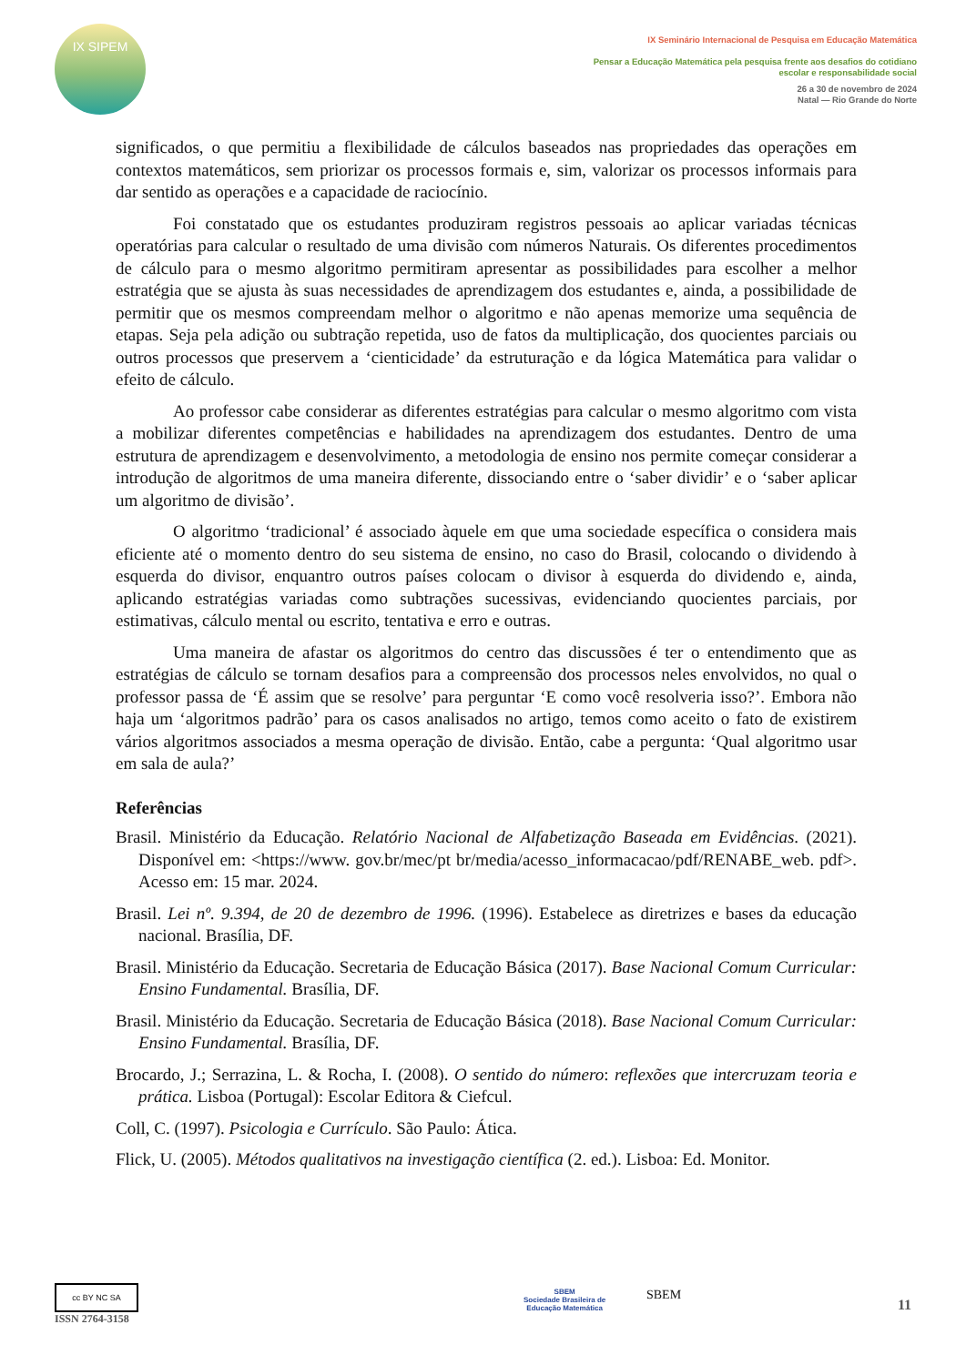IX SIPEM
IX Seminário Internacional de Pesquisa em Educação Matemática
Pensar a Educação Matemática pela pesquisa frente aos desafios do cotidiano
escolar e responsabilidade social
26 a 30 de novembro de 2024
Natal — Rio Grande do Norte
significados, o que permitiu a flexibilidade de cálculos baseados nas propriedades das operações em contextos matemáticos, sem priorizar os processos formais e, sim, valorizar os processos informais para dar sentido as operações e a capacidade de raciocínio.
Foi constatado que os estudantes produziram registros pessoais ao aplicar variadas técnicas operatórias para calcular o resultado de uma divisão com números Naturais. Os diferentes procedimentos de cálculo para o mesmo algoritmo permitiram apresentar as possibilidades para escolher a melhor estratégia que se ajusta às suas necessidades de aprendizagem dos estudantes e, ainda, a possibilidade de permitir que os mesmos compreendam melhor o algoritmo e não apenas memorize uma sequência de etapas. Seja pela adição ou subtração repetida, uso de fatos da multiplicação, dos quocientes parciais ou outros processos que preservem a ‘cienticidade’ da estruturação e da lógica Matemática para validar o efeito de cálculo.
Ao professor cabe considerar as diferentes estratégias para calcular o mesmo algoritmo com vista a mobilizar diferentes competências e habilidades na aprendizagem dos estudantes. Dentro de uma estrutura de aprendizagem e desenvolvimento, a metodologia de ensino nos permite começar considerar a introdução de algoritmos de uma maneira diferente, dissociando entre o ‘saber dividir’ e o ‘saber aplicar um algoritmo de divisão’.
O algoritmo ‘tradicional’ é associado àquele em que uma sociedade específica o considera mais eficiente até o momento dentro do seu sistema de ensino, no caso do Brasil, colocando o dividendo à esquerda do divisor, enquantro outros países colocam o divisor à esquerda do dividendo e, ainda, aplicando estratégias variadas como subtrações sucessivas, evidenciando quocientes parciais, por estimativas, cálculo mental ou escrito, tentativa e erro e outras.
Uma maneira de afastar os algoritmos do centro das discussões é ter o entendimento que as estratégias de cálculo se tornam desafios para a compreensão dos processos neles envolvidos, no qual o professor passa de ‘É assim que se resolve’ para perguntar ‘E como você resolveria isso?’. Embora não haja um ‘algoritmos padrão’ para os casos analisados no artigo, temos como aceito o fato de existirem vários algoritmos associados a mesma operação de divisão. Então, cabe a pergunta: ‘Qual algoritmo usar em sala de aula?’
Referências
Brasil. Ministério da Educação. Relatório Nacional de Alfabetização Baseada em Evidências. (2021). Disponível em: <https://www. gov.br/mec/pt br/media/acesso_informacacao/pdf/RENABE_web. pdf>. Acesso em: 15 mar. 2024.
Brasil. Lei nº. 9.394, de 20 de dezembro de 1996. (1996). Estabelece as diretrizes e bases da educação nacional. Brasília, DF.
Brasil. Ministério da Educação. Secretaria de Educação Básica (2017). Base Nacional Comum Curricular: Ensino Fundamental. Brasília, DF.
Brasil. Ministério da Educação. Secretaria de Educação Básica (2018). Base Nacional Comum Curricular: Ensino Fundamental. Brasília, DF.
Brocardo, J.; Serrazina, L. & Rocha, I. (2008). O sentido do número: reflexões que intercruzam teoria e prática. Lisboa (Portugal): Escolar Editora & Ciefcul.
Coll, C. (1997). Psicologia e Currículo. São Paulo: Ática.
Flick, U. (2005). Métodos qualitativos na investigação científica (2. ed.). Lisboa: Ed. Monitor.
cc BY NC SA
ISSN 2764-3158
SBEM
Sociedade Brasileira de
Educação Matemática
SBEM
11